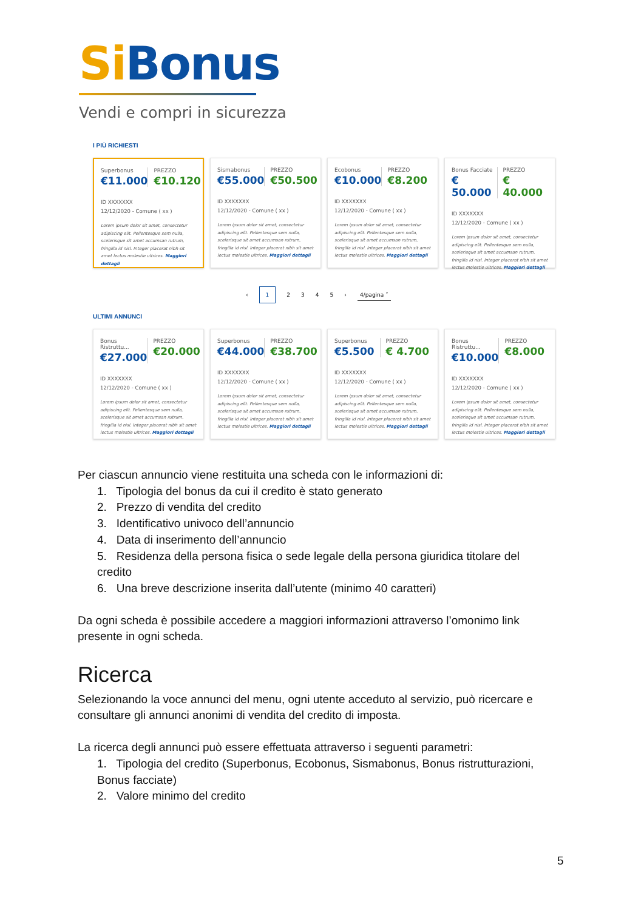Si Bonus
Vendi e compri in sicurezza
I PIÙ RICHIESTI
Superbonus
€11.000
PREZZO
€10.120
ID XXXXXXX
12/12/2020 - Comune ( xx )
Lorem ipsum dolor sit amet, consectetur adipiscing elit. Pellentesque sem nulla, scelerisque sit amet accumsan rutrum, fringilla id nisl. Integer placerat nibh sit amet lectus molestie ultrices. Maggiori dettagli
Sismabonus
€55.000
PREZZO
€50.500
ID XXXXXXX
12/12/2020 - Comune ( xx )
Lorem ipsum dolor sit amet, consectetur adipiscing elit. Pellentesque sem nulla, scelerisque sit amet accumsan rutrum, fringilla id nisl. Integer placerat nibh sit amet lectus molestie ultrices. Maggiori dettagli
Ecobonus
€10.000
PREZZO
€8.200
ID XXXXXXX
12/12/2020 - Comune ( xx )
Lorem ipsum dolor sit amet, consectetur adipiscing elit. Pellentesque sem nulla, scelerisque sit amet accumsan rutrum, fringilla id nisl. Integer placerat nibh sit amet lectus molestie ultrices. Maggiori dettagli
Bonus Facciate
€ 50.000
PREZZO
€ 40.000
ID XXXXXXX
12/12/2020 - Comune ( xx )
Lorem ipsum dolor sit amet, consectetur adipiscing elit. Pellentesque sem nulla, scelerisque sit amet accumsan rutrum, fringilla id nisl. Integer placerat nibh sit amet lectus molestie ultrices. Maggiori dettagli
‹ 1 2345 › 4/pagina ˅
ULTIMI ANNUNCI
Bonus Ristruttu...
€27.000
PREZZO
€20.000
ID XXXXXXX
12/12/2020 - Comune ( xx )
Lorem ipsum dolor sit amet, consectetur adipiscing elit. Pellentesque sem nulla, scelerisque sit amet accumsan rutrum, fringilla id nisl. Integer placerat nibh sit amet lectus molestie ultrices. Maggiori dettagli
Superbonus
€44.000
PREZZO
€38.700
ID XXXXXXX
12/12/2020 - Comune ( xx )
Lorem ipsum dolor sit amet, consectetur adipiscing elit. Pellentesque sem nulla, scelerisque sit amet accumsan rutrum, fringilla id nisl. Integer placerat nibh sit amet lectus molestie ultrices. Maggiori dettagli
Superbonus
€5.500
PREZZO
€ 4.700
ID XXXXXXX
12/12/2020 - Comune ( xx )
Lorem ipsum dolor sit amet, consectetur adipiscing elit. Pellentesque sem nulla, scelerisque sit amet accumsan rutrum, fringilla id nisl. Integer placerat nibh sit amet lectus molestie ultrices. Maggiori dettagli
Bonus Ristruttu...
€10.000
PREZZO
€8.000
ID XXXXXXX
12/12/2020 - Comune ( xx )
Lorem ipsum dolor sit amet, consectetur adipiscing elit. Pellentesque sem nulla, scelerisque sit amet accumsan rutrum, fringilla id nisl. Integer placerat nibh sit amet lectus molestie ultrices. Maggiori dettagli
Per ciascun annuncio viene restituita una scheda con le informazioni di:
1. Tipologia del bonus da cui il credito è stato generato
2. Prezzo di vendita del credito
3. Identificativo univoco dell’annuncio
4. Data di inserimento dell’annuncio
5. Residenza della persona fisica o sede legale della persona giuridica titolare del credito
6. Una breve descrizione inserita dall’utente (minimo 40 caratteri)
Da ogni scheda è possibile accedere a maggiori informazioni attraverso l’omonimo link presente in ogni scheda.
Ricerca
Selezionando la voce annunci del menu, ogni utente acceduto al servizio, può ricercare e consultare gli annunci anonimi di vendita del credito di imposta.
La ricerca degli annunci può essere effettuata attraverso i seguenti parametri:
1. Tipologia del credito (Superbonus, Ecobonus, Sismabonus, Bonus ristrutturazioni, Bonus facciate)
2. Valore minimo del credito
5